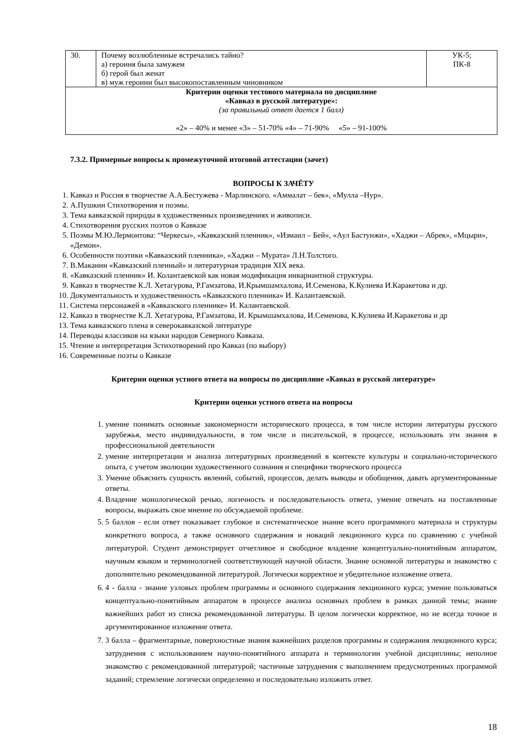| 30. | Почему возлюбленные встречались тайно? а) героиня была замужем б) герой был женат в) муж героини был высокопоставленным чиновником | УК-5; ПК-8 |
| Критерии оценки тестового материала по дисциплине «Кавказ в русской литературе»: (за правильный ответ дается 1 балл) «2» – 40% и менее «3» – 51-70% «4» – 71-90% «5» – 91-100% | | |
7.3.2. Примерные вопросы к промежуточной итоговой аттестации (зачет)
ВОПРОСЫ К ЗАЧЁТУ
1. Кавказ и Россия в творчестве А.А.Бестужева - Марлинского. «Аммалат – бек», «Мулла –Нур».
2. А.Пушкин Стихотворения и поэмы.
3. Тема кавказской природы в художественных произведениях и живописи.
4. Стихотворения русских поэтов о Кавказе
5. Поэмы М.Ю.Лермонтова: “Черкесы», «Кавказский пленник», «Измаил – Бей», «Аул Бастунжи», «Хаджи – Абрек», «Мцыри», «Демон».
6. Особенности поэтики «Кавказский пленника», «Хаджи – Мурата» Л.Н.Толстого.
7. В.Маканин «Кавказский пленный» и литературная традиция XIX века.
8. «Кавказский пленник» И. Колантаевской как новая модификация инвариантной структуры.
9. Кавказ в творчестве К.Л. Хетагурова, Р.Гамзатова, И.Крымшамхалова, И.Семенова, К.Кулиева И.Каракетова и др.
10. Документальность и художественность «Кавказского пленника» И. Калантаевской.
11. Система персонажей в «Кавказского пленнике» И. Калантаевской.
12. Кавказ в творчестве К.Л. Хетагурова, Р.Гамзатова, И. Крымшамхалова, И.Семенова, К.Кулиева И.Каракетова и др
13. Тема кавказского плена в северокавказской литературе
14. Переводы классиков на языки народов Северного Кавказа.
15. Чтение и интерпретация 3стихотворений про Кавказ (по выбору)
16. Современные поэты о Кавказе
Критерии оценки устного ответа на вопросы по дисциплине «Кавказ в русской литературе»
Критерии оценки устного ответа на вопросы
1. умение понимать основные закономерности исторического процесса, в том числе истории литературы русского зарубежья, место индивидуальности, в том числе и писательской, в процессе, использовать эти знания в профессиональной деятельности
2. умение интерпретации и анализа литературных произведений в контексте культуры и социально-исторического опыта, с учетом эволюции художественного сознания и специфики творческого процесса
3. Умение объяснить сущность явлений, событий, процессов, делать выводы и обобщения, давать аргументированные ответы.
4. Владение монологической речью, логичность и последовательность ответа, умение отвечать на поставленные вопросы, выражать свое мнение по обсуждаемой проблеме.
5. 5 баллов - если ответ показывает глубокое и систематическое знание всего программного материала и структуры конкретного вопроса, а также основного содержания и новаций лекционного курса по сравнению с учебной литературой. Студент демонстрирует отчетливое и свободное владение концептуально-понятийным аппаратом, научным языком и терминологией соответствующей научной области. Знание основной литературы и знакомство с дополнительно рекомендованной литературой. Логически корректное и убедительное изложение ответа.
6. 4 - балла - знание узловых проблем программы и основного содержания лекционного курса; умение пользоваться концептуально-понятийным аппаратом в процессе анализа основных проблем в рамках данной темы; знание важнейших работ из списка рекомендованной литературы. В целом логически корректное, но не всегда точное и аргументированное изложение ответа.
7. 3 балла – фрагментарные, поверхностные знания важнейших разделов программы и содержания лекционного курса; затруднения с использованием научно-понятийного аппарата и терминологии учебной дисциплины; неполное знакомство с рекомендованной литературой; частичные затруднения с выполнением предусмотренных программой заданий; стремление логически определенно и последовательно изложить ответ.
18